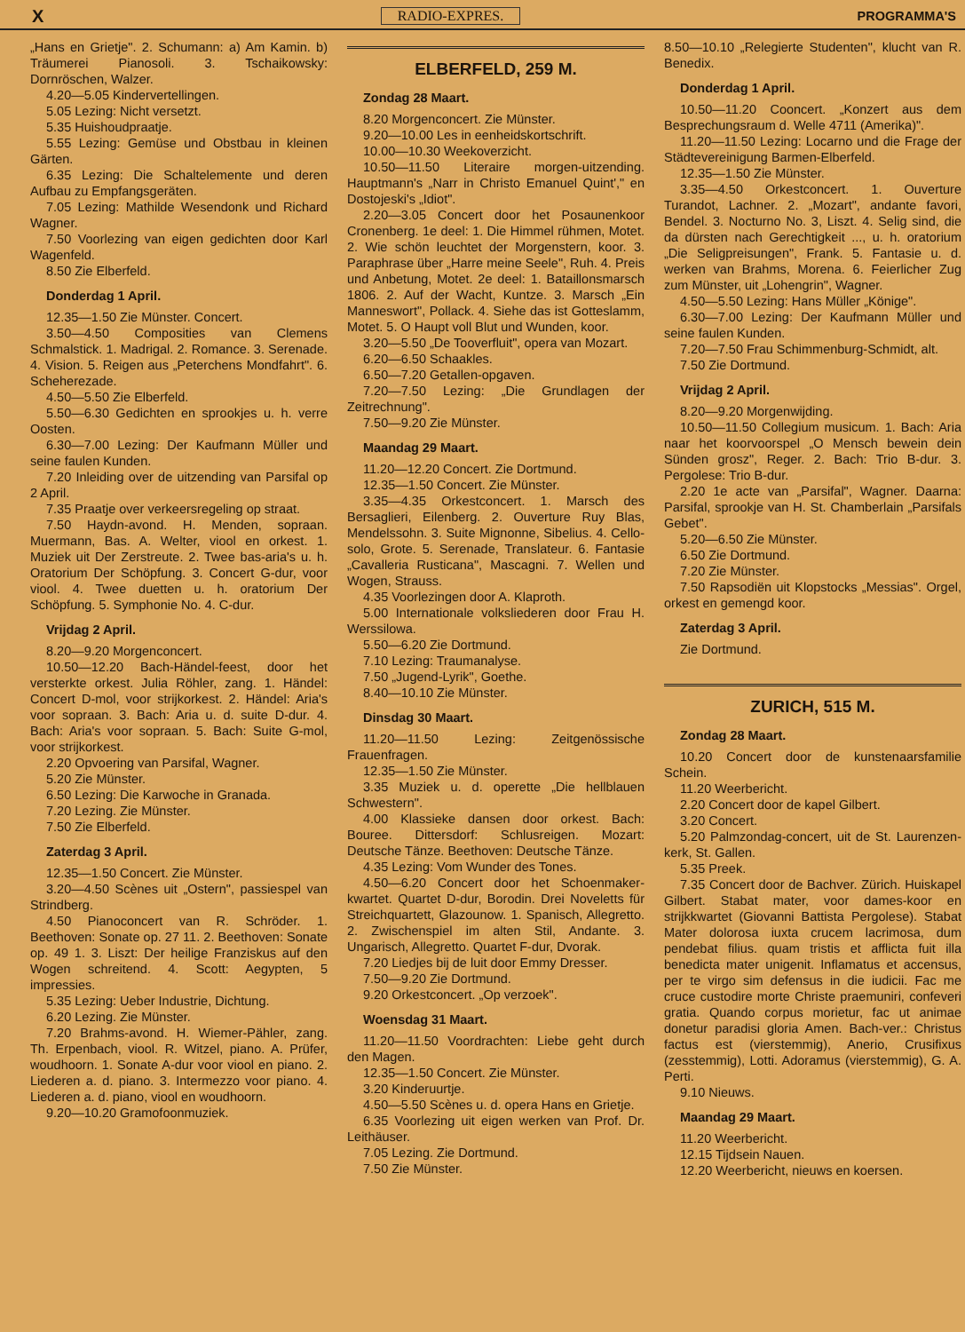X RADIO-EXPRES. PROGRAMMA'S
„Hans en Grietje". 2. Schumann: a) Am Kamin. b) Träumerei Pianosoli. 3. Tschaikowsky: Dornröschen, Walzer.
4.20—5.05 Kindervertellingen.
5.05 Lezing: Nicht versetzt.
5.35 Huishoudpraatje.
5.55 Lezing: Gemüse und Obstbau in kleinen Gärten.
6.35 Lezing: Die Schaltelemente und deren Aufbau zu Empfangsgeräten.
7.05 Lezing: Mathilde Wesendonk und Richard Wagner.
7.50 Voorlezing van eigen gedichten door Karl Wagenfeld.
8.50 Zie Elberfeld.
Donderdag 1 April.
12.35—1.50 Zie Münster. Concert.
3.50—4.50 Composities van Clemens Schmalstick. 1. Madrigal. 2. Romance. 3. Serenade. 4. Vision. 5. Reigen aus „Peterchens Mondfahrt". 6. Scheherezade.
4.50—5.50 Zie Elberfeld.
5.50—6.30 Gedichten en sprookjes u. h. verre Oosten.
6.30—7.00 Lezing: Der Kaufmann Müller und seine faulen Kunden.
7.20 Inleiding over de uitzending van Parsifal op 2 April.
7.35 Praatje over verkeersregeling op straat.
7.50 Haydn-avond. H. Menden, sopraan. Muermann, Bas. A. Welter, viool en orkest. 1. Muziek uit Der Zerstreute. 2. Twee bas-aria's u. h. Oratorium Der Schöpfung. 3. Concert G-dur, voor viool. 4. Twee duetten u. h. oratorium Der Schöpfung. 5. Symphonie No. 4. C-dur.
Vrijdag 2 April.
8.20—9.20 Morgenconcert.
10.50—12.20 Bach-Händel-feest, door het versterkte orkest. Julia Röhler, zang. 1. Händel: Concert D-mol, voor strijkorkest. 2. Händel: Aria's voor sopraan. 3. Bach: Aria u. d. suite D-dur. 4. Bach: Aria's voor sopraan. 5. Bach: Suite G-mol, voor strijkorkest.
2.20 Opvoering van Parsifal, Wagner.
5.20 Zie Münster.
6.50 Lezing: Die Karwoche in Granada.
7.20 Lezing. Zie Münster.
7.50 Zie Elberfeld.
Zaterdag 3 April.
12.35—1.50 Concert. Zie Münster.
3.20—4.50 Scènes uit „Ostern", passiespel van Strindberg.
4.50 Pianoconcert van R. Schröder. 1. Beethoven: Sonate op. 27 11. 2. Beethoven: Sonate op. 49 1. 3. Liszt: Der heilige Franziskus auf den Wogen schreitend. 4. Scott: Aegypten, 5 impressies.
5.35 Lezing: Ueber Industrie, Dichtung.
6.20 Lezing. Zie Münster.
7.20 Brahms-avond. H. Wiemer-Pähler, zang. Th. Erpenbach, viool. R. Witzel, piano. A. Prüfer, woudhoorn. 1. Sonate A-dur voor viool en piano. 2. Liederen a. d. piano. 3. Intermezzo voor piano. 4. Liederen a. d. piano, viool en woudhoorn.
9.20—10.20 Gramofoonmuziek.
ELBERFELD, 259 M.
Zondag 28 Maart.
8.20 Morgenconcert. Zie Münster.
9.20—10.00 Les in eenheidskortschrift.
10.00—10.30 Weekoverzicht.
10.50—11.50 Literaire morgen-uitzending. Hauptmann's „Narr in Christo Emanuel Quint'," en Dostojeski's „Idiot".
2.20—3.05 Concert door het Posaunenkoor Cronenberg. 1e deel: 1. Die Himmel rühmen, Motet. 2. Wie schön leuchtet der Morgenstern, koor. 3. Paraphrase über „Harre meine Seele", Ruh. 4. Preis und Anbetung, Motet. 2e deel: 1. Bataillonsmarsch 1806. 2. Auf der Wacht, Kuntze. 3. Marsch „Ein Manneswort", Pollack. 4. Siehe das ist Gotteslamm, Motet. 5. O Haupt voll Blut und Wunden, koor.
3.20—5.50 „De Tooverfluit", opera van Mozart.
6.20—6.50 Schaakles.
6.50—7.20 Getallen-opgaven.
7.20—7.50 Lezing: „Die Grundlagen der Zeitrechnung".
7.50—9.20 Zie Münster.
Maandag 29 Maart.
11.20—12.20 Concert. Zie Dortmund.
12.35—1.50 Concert. Zie Münster.
3.35—4.35 Orkestconcert. 1. Marsch des Bersaglieri, Eilenberg. 2. Ouverture Ruy Blas, Mendelssohn. 3. Suite Mignonne, Sibelius. 4. Cello-solo, Grote. 5. Serenade, Translateur. 6. Fantasie „Cavalleria Rusticana", Mascagni. 7. Wellen und Wogen, Strauss.
4.35 Voorlezingen door A. Klaproth.
5.00 Internationale volksliederen door Frau H. Werssilowa.
5.50—6.20 Zie Dortmund.
7.10 Lezing: Traumanalyse.
7.50 „Jugend-Lyrik", Goethe.
8.40—10.10 Zie Münster.
Dinsdag 30 Maart.
11.20—11.50 Lezing: Zeitgenössische Frauenfragen.
12.35—1.50 Zie Münster.
3.35 Muziek u. d. operette „Die hellblauen Schwestern".
4.00 Klassieke dansen door orkest. Bach: Bouree. Dittersdorf: Schlusreigen. Mozart: Deutsche Tänze. Beethoven: Deutsche Tänze.
4.35 Lezing: Vom Wunder des Tones.
4.50—6.20 Concert door het Schoenmaker-kwartet. Quartet D-dur, Borodin. Drei Noveletts für Streichquartett, Glazounow. 1. Spanisch, Allegretto. 2. Zwischenspiel im alten Stil, Andante. 3. Ungarisch, Allegretto. Quartet F-dur, Dvorak.
7.20 Liedjes bij de luit door Emmy Dresser.
7.50—9.20 Zie Dortmund.
9.20 Orkestconcert. „Op verzoek".
Woensdag 31 Maart.
11.20—11.50 Voordrachten: Liebe geht durch den Magen.
12.35—1.50 Concert. Zie Münster.
3.20 Kinderuurtje.
4.50—5.50 Scènes u. d. opera Hans en Grietje.
6.35 Voorlezing uit eigen werken van Prof. Dr. Leithäuser.
7.05 Lezing. Zie Dortmund.
7.50 Zie Münster.
8.50—10.10 „Relegierte Studenten", klucht van R. Benedix.
Donderdag 1 April.
10.50—11.20 Cooncert. „Konzert aus dem Besprechungsraum d. Welle 4711 (Amerika)".
11.20—11.50 Lezing: Locarno und die Frage der Städtevereinigung Barmen-Elberfeld.
12.35—1.50 Zie Münster.
3.35—4.50 Orkestconcert. 1. Ouverture Turandot, Lachner. 2. „Mozart", andante favori, Bendel. 3. Nocturno No. 3, Liszt. 4. Selig sind, die da dürsten nach Gerechtigkeit ..., u. h. oratorium „Die Seligpreisungen", Frank. 5. Fantasie u. d. werken van Brahms, Morena. 6. Feierlicher Zug zum Münster, uit „Lohengrin", Wagner.
4.50—5.50 Lezing: Hans Müller „Könige".
6.30—7.00 Lezing: Der Kaufmann Müller und seine faulen Kunden.
7.20—7.50 Frau Schimmenburg-Schmidt, alt.
7.50 Zie Dortmund.
Vrijdag 2 April.
8.20—9.20 Morgenwijding.
10.50—11.50 Collegium musicum. 1. Bach: Aria naar het koorvoorspel „O Mensch bewein dein Sünden grosz", Reger. 2. Bach: Trio B-dur. 3. Pergolese: Trio B-dur.
2.20 1e acte van „Parsifal", Wagner. Daarna: Parsifal, sprookje van H. St. Chamberlain „Parsifals Gebet".
5.20—6.50 Zie Münster.
6.50 Zie Dortmund.
7.20 Zie Münster.
7.50 Rapsodiën uit Klopstocks „Messias". Orgel, orkest en gemengd koor.
Zaterdag 3 April.
Zie Dortmund.
ZURICH, 515 M.
Zondag 28 Maart.
10.20 Concert door de kunstenaarsfamilie Schein.
11.20 Weerbericht.
2.20 Concert door de kapel Gilbert.
3.20 Concert.
5.20 Palmzondag-concert, uit de St. Laurenzen-kerk, St. Gallen.
5.35 Preek.
7.35 Concert door de Bachver. Zürich. Huiskapel Gilbert. Stabat mater, voor dames-koor en strijkkwartet (Giovanni Battista Pergolese). Stabat Mater dolorosa iuxta crucem lacrimosa, dum pendebat filius. quam tristis et afflicta fuit illa benedicta mater unigenit. Inflamatus et accensus, per te virgo sim defensus in die iudicii. Fac me cruce custodire morte Christe praemuniri, confeveri gratia. Quando corpus morietur, fac ut animae donetur paradisi gloria Amen. Bach-ver.: Christus factus est (vierstemmig), Anerio, Crusifixus (zesstemmig), Lotti. Adoramus (vierstemmig), G. A. Perti.
9.10 Nieuws.
Maandag 29 Maart.
11.20 Weerbericht.
12.15 Tijdsein Nauen.
12.20 Weerbericht, nieuws en koersen.